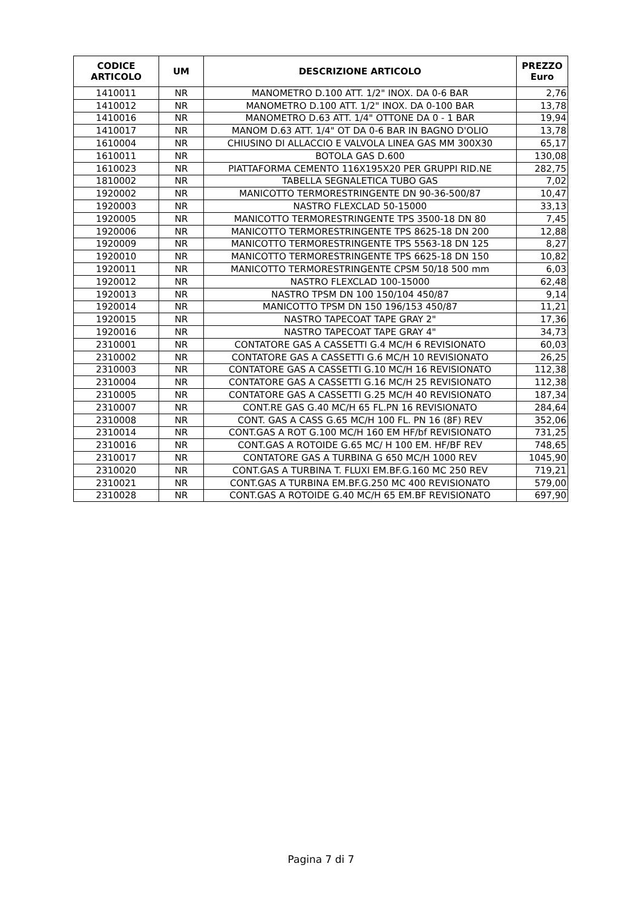| CODICE ARTICOLO | UM | DESCRIZIONE ARTICOLO | PREZZO Euro |
| --- | --- | --- | --- |
| 1410011 | NR | MANOMETRO D.100 ATT. 1/2" INOX. DA 0-6 BAR | 2,76 |
| 1410012 | NR | MANOMETRO D.100 ATT. 1/2" INOX. DA 0-100 BAR | 13,78 |
| 1410016 | NR | MANOMETRO D.63 ATT. 1/4" OTTONE DA 0 - 1 BAR | 19,94 |
| 1410017 | NR | MANOM D.63 ATT. 1/4" OT DA 0-6 BAR IN BAGNO D'OLIO | 13,78 |
| 1610004 | NR | CHIUSINO DI ALLACCIO E VALVOLA LINEA GAS MM 300X30 | 65,17 |
| 1610011 | NR | BOTOLA GAS D.600 | 130,08 |
| 1610023 | NR | PIATTAFORMA CEMENTO 116X195X20 PER GRUPPI RID.NE | 282,75 |
| 1810002 | NR | TABELLA SEGNALETICA TUBO GAS | 7,02 |
| 1920002 | NR | MANICOTTO TERMORESTRINGENTE DN 90-36-500/87 | 10,47 |
| 1920003 | NR | NASTRO FLEXCLAD 50-15000 | 33,13 |
| 1920005 | NR | MANICOTTO TERMORESTRINGENTE TPS 3500-18 DN 80 | 7,45 |
| 1920006 | NR | MANICOTTO TERMORESTRINGENTE TPS 8625-18 DN 200 | 12,88 |
| 1920009 | NR | MANICOTTO TERMORESTRINGENTE TPS 5563-18 DN 125 | 8,27 |
| 1920010 | NR | MANICOTTO TERMORESTRINGENTE TPS 6625-18 DN 150 | 10,82 |
| 1920011 | NR | MANICOTTO TERMORESTRINGENTE CPSM 50/18 500 mm | 6,03 |
| 1920012 | NR | NASTRO FLEXCLAD 100-15000 | 62,48 |
| 1920013 | NR | NASTRO TPSM DN 100 150/104 450/87 | 9,14 |
| 1920014 | NR | MANICOTTO TPSM DN 150 196/153 450/87 | 11,21 |
| 1920015 | NR | NASTRO TAPECOAT TAPE GRAY 2" | 17,36 |
| 1920016 | NR | NASTRO TAPECOAT TAPE GRAY 4" | 34,73 |
| 2310001 | NR | CONTATORE GAS A CASSETTI G.4 MC/H 6 REVISIONATO | 60,03 |
| 2310002 | NR | CONTATORE GAS A CASSETTI G.6 MC/H 10 REVISIONATO | 26,25 |
| 2310003 | NR | CONTATORE GAS A CASSETTI G.10 MC/H 16 REVISIONATO | 112,38 |
| 2310004 | NR | CONTATORE GAS A CASSETTI G.16 MC/H 25 REVISIONATO | 112,38 |
| 2310005 | NR | CONTATORE GAS A CASSETTI G.25 MC/H 40 REVISIONATO | 187,34 |
| 2310007 | NR | CONT.RE GAS G.40 MC/H 65 FL.PN 16 REVISIONATO | 284,64 |
| 2310008 | NR | CONT. GAS A CASS G.65 MC/H 100 FL. PN 16 (8F) REV | 352,06 |
| 2310014 | NR | CONT.GAS A ROT G.100 MC/H 160 EM HF/bf REVISIONATO | 731,25 |
| 2310016 | NR | CONT.GAS A ROTOIDE G.65 MC/ H 100 EM. HF/BF REV | 748,65 |
| 2310017 | NR | CONTATORE GAS A TURBINA G 650 MC/H 1000 REV | 1045,90 |
| 2310020 | NR | CONT.GAS A TURBINA T. FLUXI EM.BF.G.160 MC 250 REV | 719,21 |
| 2310021 | NR | CONT.GAS A TURBINA EM.BF.G.250 MC 400 REVISIONATO | 579,00 |
| 2310028 | NR | CONT.GAS A ROTOIDE G.40 MC/H 65 EM.BF REVISIONATO | 697,90 |
Pagina 7 di 7